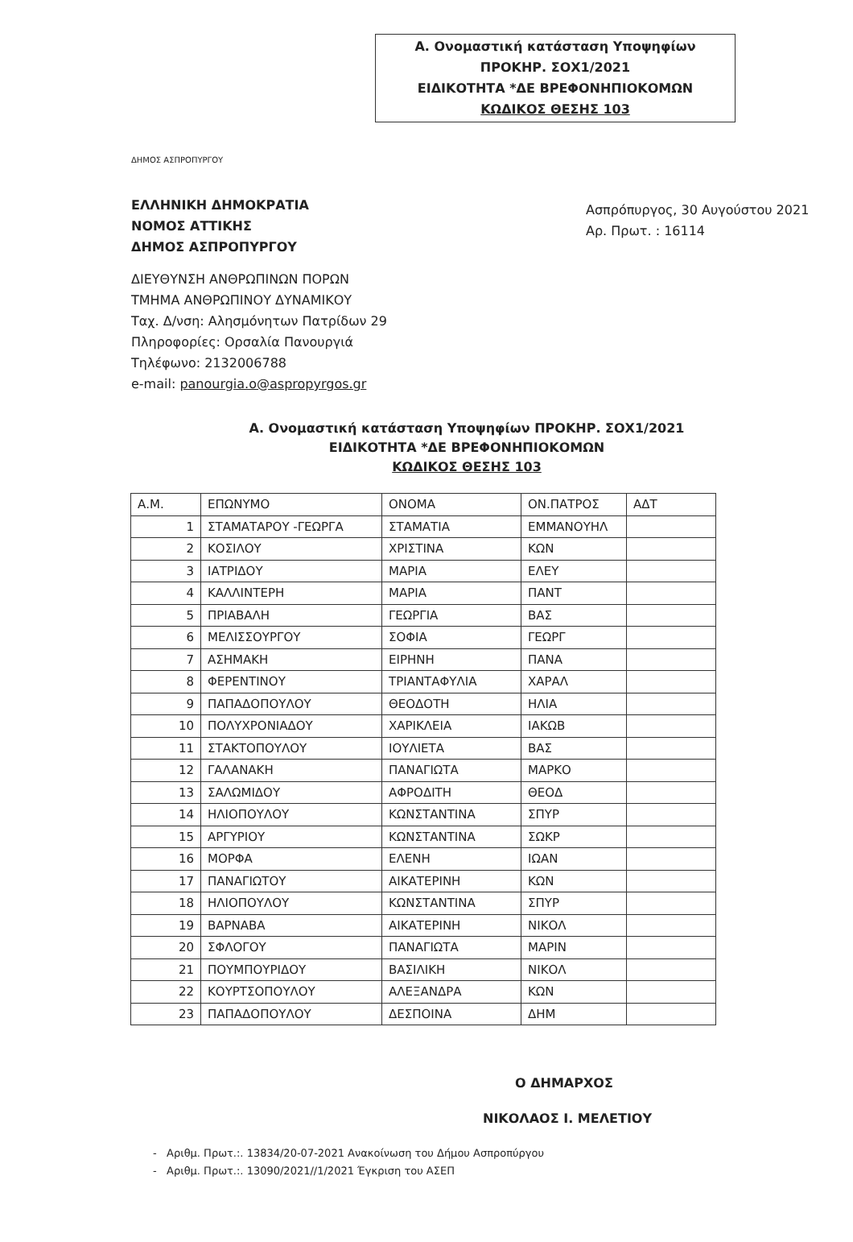Α. Ονομαστική κατάσταση Υποψηφίων
ΠΡΟΚΗΡ. ΣΟΧ1/2021
ΕΙΔΙΚΟΤΗΤΑ *ΔΕ ΒΡΕΦΟΝΗΠΙΟΚΟΜΩΝ
ΚΩΔΙΚΟΣ ΘΕΣΗΣ 103
ΔΗΜΟΣ ΑΣΠΡΟΠΥΡΓΟΥ
ΕΛΛΗΝΙΚΗ ΔΗΜΟΚΡΑΤΙΑ
ΝΟΜΟΣ ΑΤΤΙΚΗΣ
ΔΗΜΟΣ ΑΣΠΡΟΠΥΡΓΟΥ
Ασπρόπυργος, 30 Αυγούστου 2021
Αρ. Πρωτ. : 16114
ΔΙΕΥΘΥΝΣΗ ΑΝΘΡΩΠΙΝΩΝ ΠΟΡΩΝ
ΤΜΗΜΑ ΑΝΘΡΩΠΙΝΟΥ ΔΥΝΑΜΙΚΟΥ
Ταχ. Δ/νση: Αλησμόνητων Πατρίδων 29
Πληροφορίες: Ορσαλία Πανουργιά
Τηλέφωνο: 2132006788
e-mail: panourgia.o@aspropyrgos.gr
Α. Ονομαστική κατάσταση Υποψηφίων ΠΡΟΚΗΡ. ΣΟΧ1/2021
ΕΙΔΙΚΟΤΗΤΑ *ΔΕ ΒΡΕΦΟΝΗΠΙΟΚΟΜΩΝ
ΚΩΔΙΚΟΣ ΘΕΣΗΣ 103
| Α.Μ. | ΕΠΩΝΥΜΟ | ΟΝΟΜΑ | ΟΝ.ΠΑΤΡΟΣ | ΑΔΤ |
| --- | --- | --- | --- | --- |
| 1 | ΣΤΑΜΑΤΑΡΟΥ -ΓΕΩΡΓΑ | ΣΤΑΜΑΤΙΑ | ΕΜΜΑΝΟΥΗΛ | |
| 2 | ΚΟΣΙΛΟΥ | ΧΡΙΣΤΙΝΑ | ΚΩΝ | |
| 3 | ΙΑΤΡΙΔΟΥ | ΜΑΡΙΑ | ΕΛΕΥ | |
| 4 | ΚΑΛΛΙΝΤΕΡΗ | ΜΑΡΙΑ | ΠΑΝΤ | |
| 5 | ΠΡΙΑΒΑΛΗ | ΓΕΩΡΓΙΑ | ΒΑΣ | |
| 6 | ΜΕΛΙΣΣΟΥΡΓΟΥ | ΣΟΦΙΑ | ΓΕΩΡΓ | |
| 7 | ΑΣΗΜΑΚΗ | ΕΙΡΗΝΗ | ΠΑΝΑ | |
| 8 | ΦΕΡΕΝΤΙΝΟΥ | ΤΡΙΑΝΤΑΦΥΛΙΑ | ΧΑΡΑΛ | |
| 9 | ΠΑΠΑΔΟΠΟΥΛΟΥ | ΘΕΟΔΟΤΗ | ΗΛΙΑ | |
| 10 | ΠΟΛΥΧΡΟΝΙΑΔΟΥ | ΧΑΡΙΚΛΕΙΑ | ΙΑΚΩΒ | |
| 11 | ΣΤΑΚΤΟΠΟΥΛΟΥ | ΙΟΥΛΙΕΤΑ | ΒΑΣ | |
| 12 | ΓΑΛΑΝΑΚΗ | ΠΑΝΑΓΙΩΤΑ | ΜΑΡΚΟ | |
| 13 | ΣΑΛΩΜΙΔΟΥ | ΑΦΡΟΔΙΤΗ | ΘΕΟΔ | |
| 14 | ΗΛΙΟΠΟΥΛΟΥ | ΚΩΝΣΤΑΝΤΙΝΑ | ΣΠΥΡ | |
| 15 | ΑΡΓΥΡΙΟΥ | ΚΩΝΣΤΑΝΤΙΝΑ | ΣΩΚΡ | |
| 16 | ΜΟΡΦΑ | ΕΛΕΝΗ | ΙΩΑΝ | |
| 17 | ΠΑΝΑΓΙΩΤΟΥ | ΑΙΚΑΤΕΡΙΝΗ | ΚΩΝ | |
| 18 | ΗΛΙΟΠΟΥΛΟΥ | ΚΩΝΣΤΑΝΤΙΝΑ | ΣΠΥΡ | |
| 19 | ΒΑΡΝΑΒΑ | ΑΙΚΑΤΕΡΙΝΗ | ΝΙΚΟΛ | |
| 20 | ΣΦΛΟΓΟΥ | ΠΑΝΑΓΙΩΤΑ | ΜΑΡΙΝ | |
| 21 | ΠΟΥΜΠΟΥΡΙΔΟΥ | ΒΑΣΙΛΙΚΗ | ΝΙΚΟΛ | |
| 22 | ΚΟΥΡΤΣΟΠΟΥΛΟΥ | ΑΛΕΞΑΝΔΡΑ | ΚΩΝ | |
| 23 | ΠΑΠΑΔΟΠΟΥΛΟΥ | ΔΕΣΠΟΙΝΑ | ΔΗΜ | |
Ο ΔΗΜΑΡΧΟΣ
ΝΙΚΟΛΑΟΣ Ι. ΜΕΛΕΤΙΟΥ
- Αριθμ. Πρωτ.:. 13834/20-07-2021 Ανακοίνωση του Δήμου Ασπροπύργου
- Αριθμ. Πρωτ.:. 13090/2021//1/2021 Έγκριση του ΑΣΕΠ